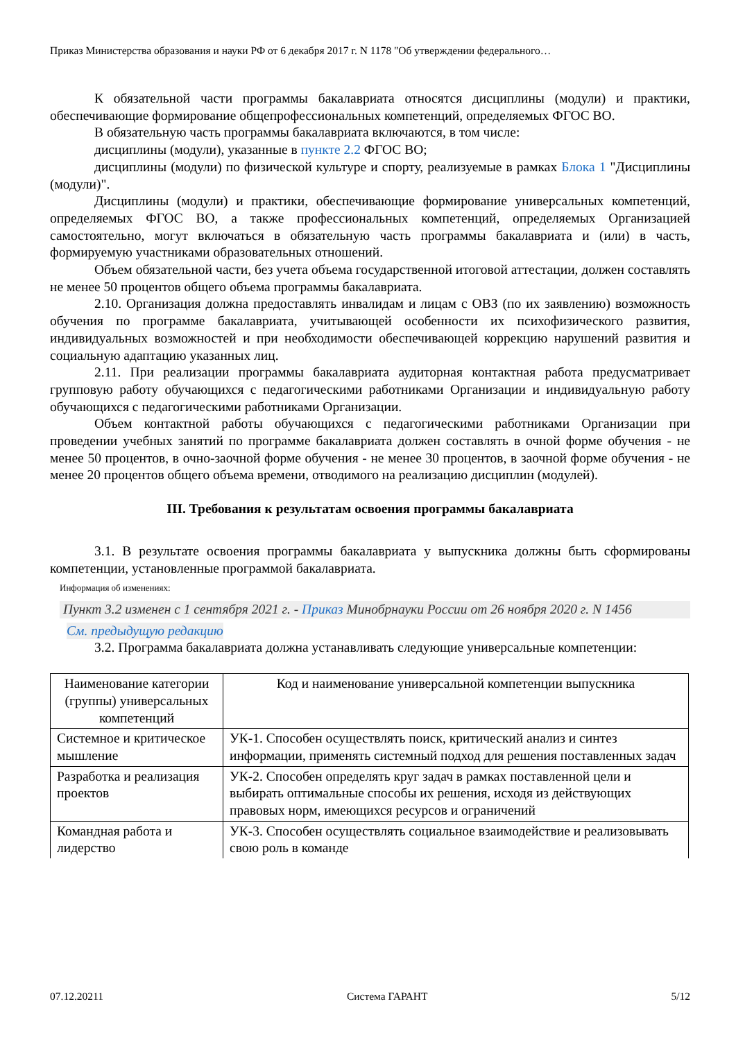Приказ Министерства образования и науки РФ от 6 декабря 2017 г. N 1178 "Об утверждении федерального…
К обязательной части программы бакалавриата относятся дисциплины (модули) и практики, обеспечивающие формирование общепрофессиональных компетенций, определяемых ФГОС ВО.
В обязательную часть программы бакалавриата включаются, в том числе:
дисциплины (модули), указанные в пункте 2.2 ФГОС ВО;
дисциплины (модули) по физической культуре и спорту, реализуемые в рамках Блока 1 "Дисциплины (модули)".
Дисциплины (модули) и практики, обеспечивающие формирование универсальных компетенций, определяемых ФГОС ВО, а также профессиональных компетенций, определяемых Организацией самостоятельно, могут включаться в обязательную часть программы бакалавриата и (или) в часть, формируемую участниками образовательных отношений.
Объем обязательной части, без учета объема государственной итоговой аттестации, должен составлять не менее 50 процентов общего объема программы бакалавриата.
2.10. Организация должна предоставлять инвалидам и лицам с ОВЗ (по их заявлению) возможность обучения по программе бакалавриата, учитывающей особенности их психофизического развития, индивидуальных возможностей и при необходимости обеспечивающей коррекцию нарушений развития и социальную адаптацию указанных лиц.
2.11. При реализации программы бакалавриата аудиторная контактная работа предусматривает групповую работу обучающихся с педагогическими работниками Организации и индивидуальную работу обучающихся с педагогическими работниками Организации.
Объем контактной работы обучающихся с педагогическими работниками Организации при проведении учебных занятий по программе бакалавриата должен составлять в очной форме обучения - не менее 50 процентов, в очно-заочной форме обучения - не менее 30 процентов, в заочной форме обучения - не менее 20 процентов общего объема времени, отводимого на реализацию дисциплин (модулей).
III. Требования к результатам освоения программы бакалавриата
3.1. В результате освоения программы бакалавриата у выпускника должны быть сформированы компетенции, установленные программой бакалавриата.
Информация об изменениях:
Пункт 3.2 изменен с 1 сентября 2021 г. - Приказ Минобрнауки России от 26 ноября 2020 г. N 1456
См. предыдущую редакцию
3.2. Программа бакалавриата должна устанавливать следующие универсальные компетенции:
| Наименование категории (группы) универсальных компетенций | Код и наименование универсальной компетенции выпускника |
| --- | --- |
| Системное и критическое мышление | УК-1. Способен осуществлять поиск, критический анализ и синтез информации, применять системный подход для решения поставленных задач |
| Разработка и реализация проектов | УК-2. Способен определять круг задач в рамках поставленной цели и выбирать оптимальные способы их решения, исходя из действующих правовых норм, имеющихся ресурсов и ограничений |
| Командная работа и лидерство | УК-3. Способен осуществлять социальное взаимодействие и реализовывать свою роль в команде |
07.12.20211 Система ГАРАНТ 5/12